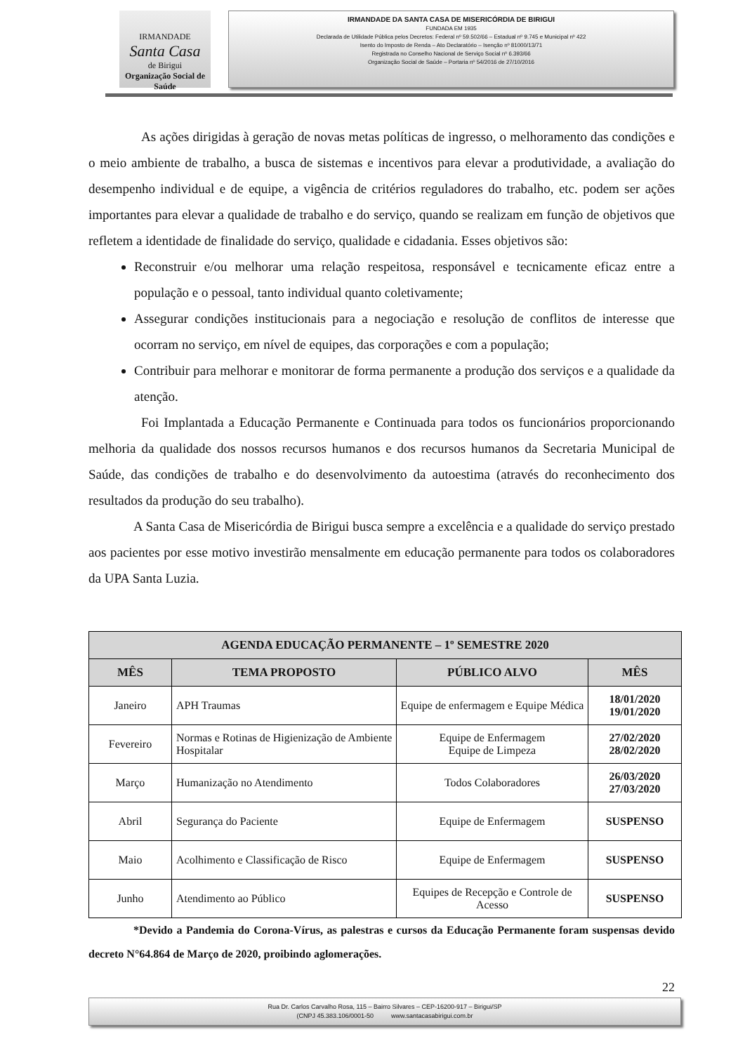IRMANDADE
Santa Casa
de Birigui
Organização Social de Saúde
IRMANDADE DA SANTA CASA DE MISERICÓRDIA DE BIRIGUI
FUNDADA EM 1935
Declarada de Utilidade Pública pelos Decretos: Federal nº 59.502/66 – Estadual nº 9.745 e Municipal nº 422
Isento do Imposto de Renda – Ato Declaratório – Isenção nº 81000/13/71
Registrada no Conselho Nacional de Serviço Social nº 6.393/66
Organização Social de Saúde – Portaria nº 54/2016 de 27/10/2016
As ações dirigidas à geração de novas metas políticas de ingresso, o melhoramento das condições e o meio ambiente de trabalho, a busca de sistemas e incentivos para elevar a produtividade, a avaliação do desempenho individual e de equipe, a vigência de critérios reguladores do trabalho, etc. podem ser ações importantes para elevar a qualidade de trabalho e do serviço, quando se realizam em função de objetivos que refletem a identidade de finalidade do serviço, qualidade e cidadania. Esses objetivos são:
Reconstruir e/ou melhorar uma relação respeitosa, responsável e tecnicamente eficaz entre a população e o pessoal, tanto individual quanto coletivamente;
Assegurar condições institucionais para a negociação e resolução de conflitos de interesse que ocorram no serviço, em nível de equipes, das corporações e com a população;
Contribuir para melhorar e monitorar de forma permanente a produção dos serviços e a qualidade da atenção.
Foi Implantada a Educação Permanente e Continuada para todos os funcionários proporcionando melhoria da qualidade dos nossos recursos humanos e dos recursos humanos da Secretaria Municipal de Saúde, das condições de trabalho e do desenvolvimento da autoestima (através do reconhecimento dos resultados da produção do seu trabalho).
A Santa Casa de Misericórdia de Birigui busca sempre a excelência e a qualidade do serviço prestado aos pacientes por esse motivo investirão mensalmente em educação permanente para todos os colaboradores da UPA Santa Luzia.
| AGENDA EDUCAÇÃO PERMANENTE – 1º SEMESTRE 2020 | | | |
| --- | --- | --- | --- |
| MÊS | TEMA PROPOSTO | PÚBLICO ALVO | MÊS |
| Janeiro | APH Traumas | Equipe de enfermagem e Equipe Médica | 18/01/2020 19/01/2020 |
| Fevereiro | Normas e Rotinas de Higienização de Ambiente Hospitalar | Equipe de Enfermagem Equipe de Limpeza | 27/02/2020 28/02/2020 |
| Março | Humanização no Atendimento | Todos Colaboradores | 26/03/2020 27/03/2020 |
| Abril | Segurança do Paciente | Equipe de Enfermagem | SUSPENSO |
| Maio | Acolhimento e Classificação de Risco | Equipe de Enfermagem | SUSPENSO |
| Junho | Atendimento ao Público | Equipes de Recepção e Controle de Acesso | SUSPENSO |
*Devido a Pandemia do Corona-Vírus, as palestras e cursos da Educação Permanente foram suspensas devido decreto N°64.864 de Março de 2020, proibindo aglomerações.
22
Rua Dr. Carlos Carvalho Rosa, 115 – Bairro Silvares – CEP-16200-917 – Birigui/SP
(CNPJ 45.383.106/0001-50 www.santacasabirigui.com.br